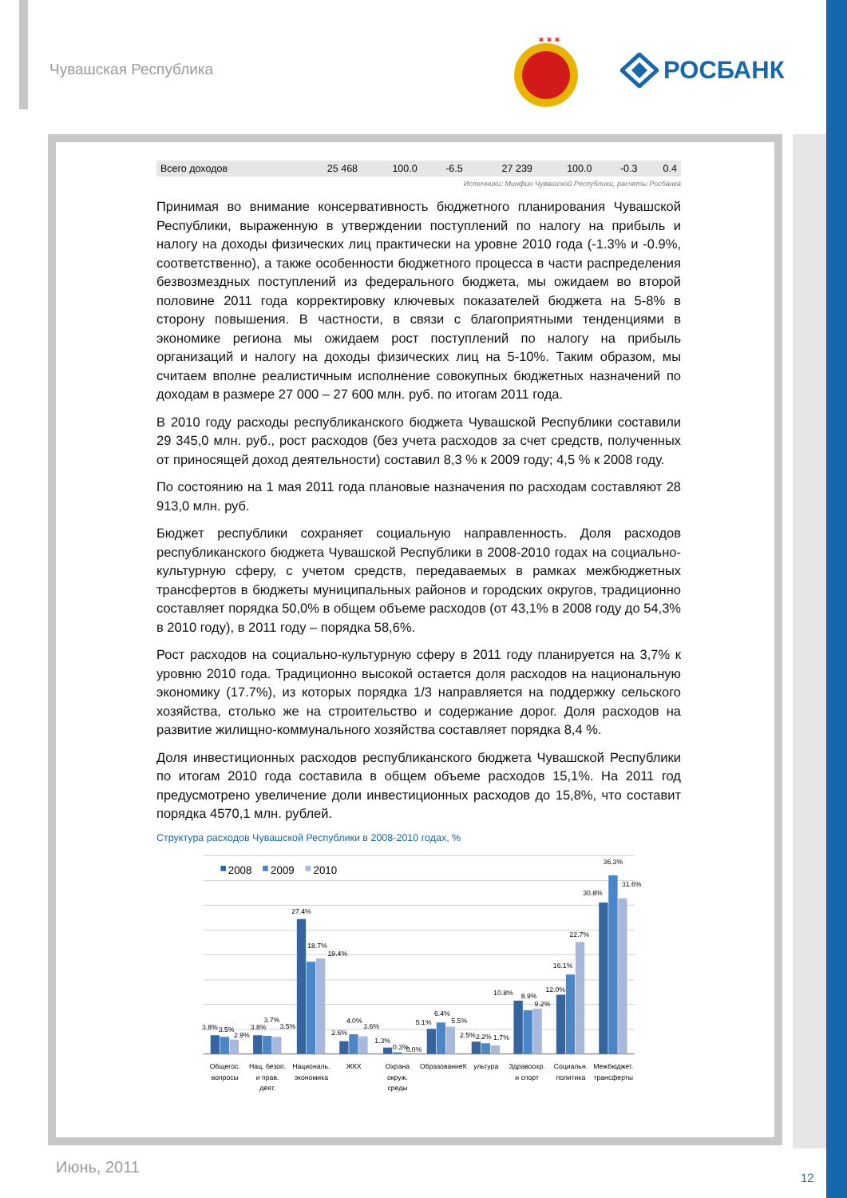Чувашская Республика
✶✶✶
РОСБАНК
| Всего доходов | 25 468 | 100.0 | -6.5 | 27 239 | 100.0 | -0.3 | 0.4 |
Источники: Минфин Чувашской Республики, расчеты Росбанка
Принимая во внимание консервативность бюджетного планирования Чувашской Республики, выраженную в утверждении поступлений по налогу на прибыль и налогу на доходы физических лиц практически на уровне 2010 года (-1.3% и -0.9%, соответственно), а также особенности бюджетного процесса в части распределения безвозмездных поступлений из федерального бюджета, мы ожидаем во второй половине 2011 года корректировку ключевых показателей бюджета на 5-8% в сторону повышения. В частности, в связи с благоприятными тенденциями в экономике региона мы ожидаем рост поступлений по налогу на прибыль организаций и налогу на доходы физических лиц на 5-10%. Таким образом, мы считаем вполне реалистичным исполнение совокупных бюджетных назначений по доходам в размере 27 000 – 27 600 млн. руб. по итогам 2011 года.
В 2010 году расходы республиканского бюджета Чувашской Республики составили 29 345,0 млн. руб., рост расходов (без учета расходов за счет средств, полученных от приносящей доход деятельности) составил 8,3 % к 2009 году; 4,5 % к 2008 году.
По состоянию на 1 мая 2011 года плановые назначения по расходам составляют 28 913,0 млн. руб.
Бюджет республики сохраняет социальную направленность. Доля расходов республиканского бюджета Чувашской Республики в 2008-2010 годах на социально-культурную сферу, с учетом средств, передаваемых в рамках межбюджетных трансфертов в бюджеты муниципальных районов и городских округов, традиционно составляет порядка 50,0% в общем объеме расходов (от 43,1% в 2008 году до 54,3% в 2010 году), в 2011 году – порядка 58,6%.
Рост расходов на социально-культурную сферу в 2011 году планируется на 3,7% к уровню 2010 года. Традиционно высокой остается доля расходов на национальную экономику (17.7%), из которых порядка 1/3 направляется на поддержку сельского хозяйства, столько же на строительство и содержание дорог. Доля расходов на развитие жилищно-коммунального хозяйства составляет порядка 8,4 %.
Доля инвестиционных расходов республиканского бюджета Чувашской Республики по итогам 2010 года составила в общем объеме расходов 15,1%. На 2011 год предусмотрено увеличение доли инвестиционных расходов до 15,8%, что составит порядка 4570,1 млн. рублей.
Структура расходов Чувашской Республики в 2008-2010 годах, %
2008
2009
2010
3.8%
3.5%
2.9%
3.8%
3.7%
3.5%
27.4%
18.7%
19.4%
2.6%
4.0%
3.6%
1.3%
0.3%
0.0%
5.1%
6.4%
5.5%
2.5%
2.2%
1.7%
10.8%
8.9%
9.2%
12.0%
16.1%
22.7%
30.8%
36.3%
31.6%
Общегос.
вопросы
Нац. безоп.
и прав.
деят.
Националь.
экономика
ЖКХ
Охрана
окруж.
среды
ОбразованиеК
ультура
Здравоохр.
и спорт
Социальн.
политика
Межбюджет.
трансферты
Июнь, 2011
12